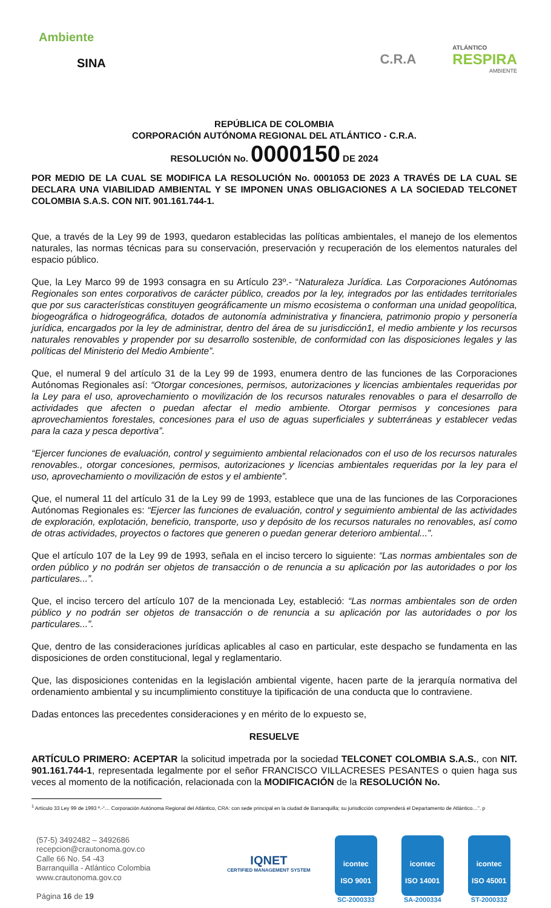Ambiente
SINA
C.R.A
ATLÁNTICO
RESPIRA
AMBIENTE
REPÚBLICA DE COLOMBIA
CORPORACIÓN AUTÓNOMA REGIONAL DEL ATLÁNTICO - C.R.A.
RESOLUCIÓN No. 0000150 DE 2024
POR MEDIO DE LA CUAL SE MODIFICA LA RESOLUCIÓN No. 0001053 DE 2023 A TRAVÉS DE LA CUAL SE DECLARA UNA VIABILIDAD AMBIENTAL Y SE IMPONEN UNAS OBLIGACIONES A LA SOCIEDAD TELCONET COLOMBIA S.A.S. CON NIT. 901.161.744-1.
Que, a través de la Ley 99 de 1993, quedaron establecidas las políticas ambientales, el manejo de los elementos naturales, las normas técnicas para su conservación, preservación y recuperación de los elementos naturales del espacio público.
Que, la Ley Marco 99 de 1993 consagra en su Artículo 23º.- “Naturaleza Jurídica. Las Corporaciones Autónomas Regionales son entes corporativos de carácter público, creados por la ley, integrados por las entidades territoriales que por sus características constituyen geográficamente un mismo ecosistema o conforman una unidad geopolítica, biogeográfica o hidrogeográfica, dotados de autonomía administrativa y financiera, patrimonio propio y personería jurídica, encargados por la ley de administrar, dentro del área de su jurisdicción1, el medio ambiente y los recursos naturales renovables y propender por su desarrollo sostenible, de conformidad con las disposiciones legales y las políticas del Ministerio del Medio Ambiente”.
Que, el numeral 9 del artículo 31 de la Ley 99 de 1993, enumera dentro de las funciones de las Corporaciones Autónomas Regionales así: “Otorgar concesiones, permisos, autorizaciones y licencias ambientales requeridas por la Ley para el uso, aprovechamiento o movilización de los recursos naturales renovables o para el desarrollo de actividades que afecten o puedan afectar el medio ambiente. Otorgar permisos y concesiones para aprovechamientos forestales, concesiones para el uso de aguas superficiales y subterráneas y establecer vedas para la caza y pesca deportiva”.
“Ejercer funciones de evaluación, control y seguimiento ambiental relacionados con el uso de los recursos naturales renovables., otorgar concesiones, permisos, autorizaciones y licencias ambientales requeridas por la ley para el uso, aprovechamiento o movilización de estos y el ambiente”.
Que, el numeral 11 del artículo 31 de la Ley 99 de 1993, establece que una de las funciones de las Corporaciones Autónomas Regionales es: “Ejercer las funciones de evaluación, control y seguimiento ambiental de las actividades de exploración, explotación, beneficio, transporte, uso y depósito de los recursos naturales no renovables, así como de otras actividades, proyectos o factores que generen o puedan generar deterioro ambiental...”.
Que el artículo 107 de la Ley 99 de 1993, señala en el inciso tercero lo siguiente: “Las normas ambientales son de orden público y no podrán ser objetos de transacción o de renuncia a su aplicación por las autoridades o por los particulares...”.
Que, el inciso tercero del artículo 107 de la mencionada Ley, estableció: “Las normas ambientales son de orden público y no podrán ser objetos de transacción o de renuncia a su aplicación por las autoridades o por los particulares...”.
Que, dentro de las consideraciones jurídicas aplicables al caso en particular, este despacho se fundamenta en las disposiciones de orden constitucional, legal y reglamentario.
Que, las disposiciones contenidas en la legislación ambiental vigente, hacen parte de la jerarquía normativa del ordenamiento ambiental y su incumplimiento constituye la tipificación de una conducta que lo contraviene.
Dadas entonces las precedentes consideraciones y en mérito de lo expuesto se,
RESUELVE
ARTÍCULO PRIMERO: ACEPTAR la solicitud impetrada por la sociedad TELCONET COLOMBIA S.A.S., con NIT. 901.161.744-1, representada legalmente por el señor FRANCISCO VILLACRESES PESANTES o quien haga sus veces al momento de la notificación, relacionada con la MODIFICACIÓN de la RESOLUCIÓN No.
<sup>1</sup> Artículo 33 Ley 99 de 1993 º.-“… Corporación Autónoma Regional del Atlántico, CRA: con sede principal en la ciudad de Barranquilla; su jurisdicción comprenderá el Departamento de Atlántico…”. p
(57-5) 3492482 – 3492686
recepcion@crautonoma.gov.co
Calle 66 No. 54 -43
Barranquilla - Atlántico Colombia
www.crautonoma.gov.co
Página 16 de 19
IQNET
CERTIFIED MANAGEMENT SYSTEM
icontec
ISO 9001
SC-2000333
icontec
ISO 14001
SA-2000334
icontec
ISO 45001
ST-2000332